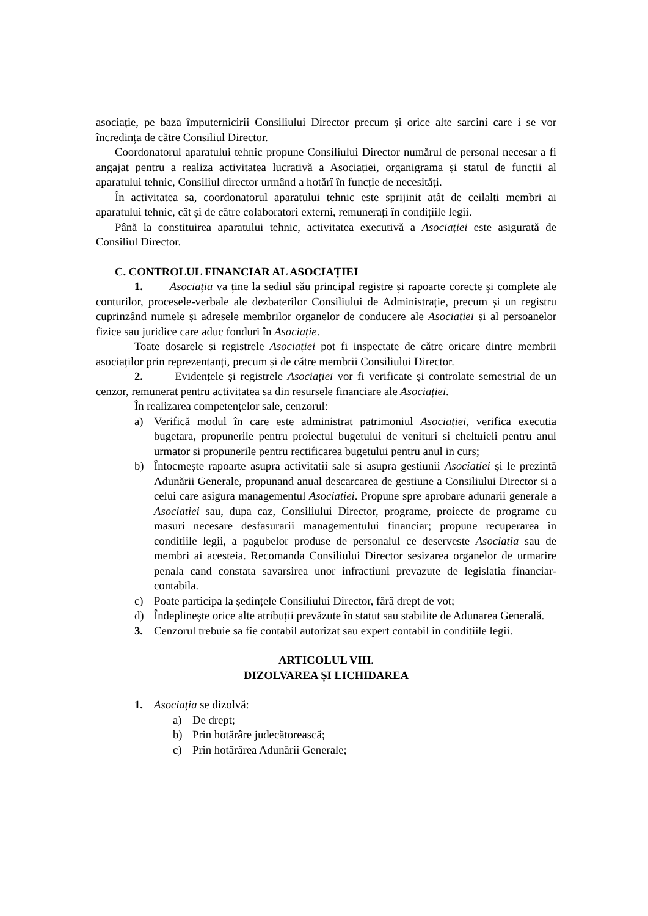asociație, pe baza împuternicirii Consiliului Director precum și orice alte sarcini care i se vor încredința de către Consiliul Director.
Coordonatorul aparatului tehnic propune Consiliului Director numărul de personal necesar a fi angajat pentru a realiza activitatea lucrativă a Asociației, organigrama și statul de funcții al aparatului tehnic, Consiliul director urmând a hotărî în funcție de necesități.
În activitatea sa, coordonatorul aparatului tehnic este sprijinit atât de ceilalți membri ai aparatului tehnic, cât și de către colaboratori externi, remunerați în condițiile legii.
Până la constituirea aparatului tehnic, activitatea executivă a Asociației este asigurată de Consiliul Director.
C. CONTROLUL FINANCIAR AL ASOCIAȚIEI
1. Asociația va ține la sediul său principal registre și rapoarte corecte și complete ale conturilor, procesele-verbale ale dezbaterilor Consiliului de Administrație, precum și un registru cuprinzând numele și adresele membrilor organelor de conducere ale Asociației și al persoanelor fizice sau juridice care aduc fonduri în Asociație.
Toate dosarele și registrele Asociației pot fi inspectate de către oricare dintre membrii asociaților prin reprezentanți, precum și de către membrii Consiliului Director.
2. Evidențele și registrele Asociației vor fi verificate și controlate semestrial de un cenzor, remunerat pentru activitatea sa din resursele financiare ale Asociației.
În realizarea competențelor sale, cenzorul:
a) Verifică modul în care este administrat patrimoniul Asociației, verifica executia bugetara, propunerile pentru proiectul bugetului de venituri si cheltuieli pentru anul urmator si propunerile pentru rectificarea bugetului pentru anul in curs;
b) Întocmește rapoarte asupra activitatii sale si asupra gestiunii Asociatiei și le prezintă Adunării Generale, propunand anual descarcarea de gestiune a Consiliului Director si a celui care asigura managementul Asociatiei. Propune spre aprobare adunarii generale a Asociatiei sau, dupa caz, Consiliului Director, programe, proiecte de programe cu masuri necesare desfasurarii managementului financiar; propune recuperarea in conditiile legii, a pagubelor produse de personalul ce deserveste Asociatia sau de membri ai acesteia. Recomanda Consiliului Director sesizarea organelor de urmarire penala cand constata savarsirea unor infractiuni prevazute de legislatia financiar-contabila.
c) Poate participa la ședințele Consiliului Director, fără drept de vot;
d) Îndeplinește orice alte atribuții prevăzute în statut sau stabilite de Adunarea Generală.
3. Cenzorul trebuie sa fie contabil autorizat sau expert contabil in conditiile legii.
ARTICOLUL VIII.
DIZOLVAREA ȘI LICHIDAREA
1. Asociația se dizolvă:
a) De drept;
b) Prin hotărâre judecătorească;
c) Prin hotărârea Adunării Generale;